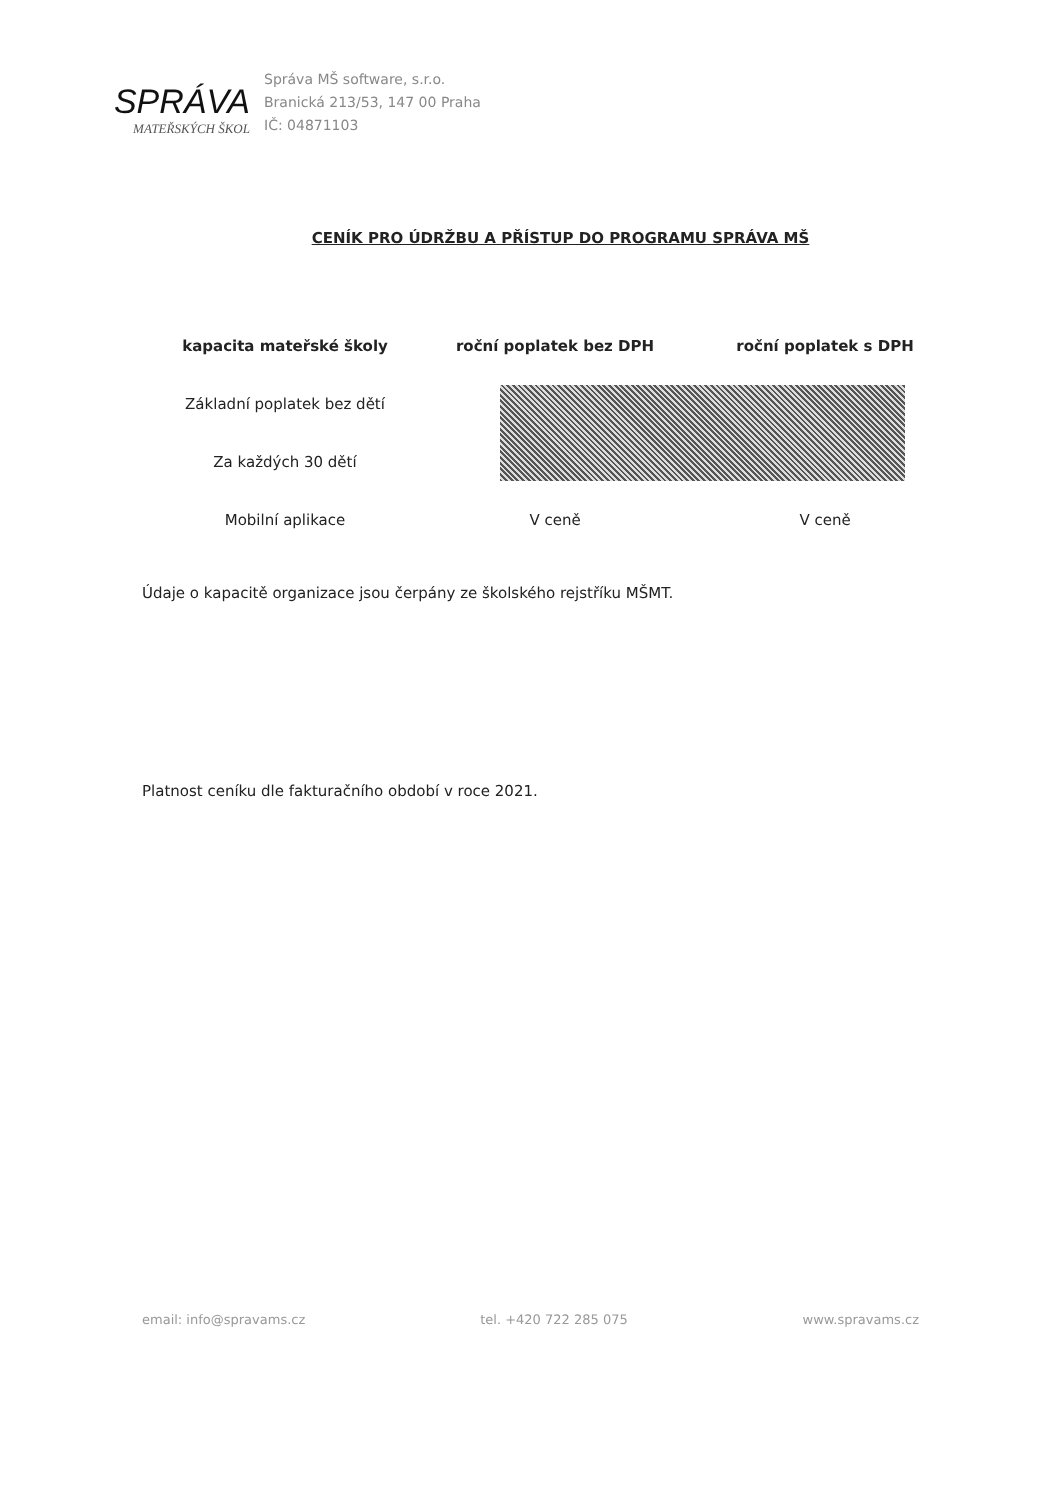SPRÁVA
MATEŘSKÝCH ŠKOL
Správa MŠ software, s.r.o.
Branická 213/53, 147 00 Praha
IČ: 04871103
CENÍK PRO ÚDRŽBU A PŘÍSTUP DO PROGRAMU SPRÁVA MŠ
| kapacita mateřské školy | roční poplatek bez DPH | roční poplatek s DPH |
| --- | --- | --- |
| Základní poplatek bez dětí | | |
| Za každých 30 dětí | | |
| Mobilní aplikace | V ceně | V ceně |
Údaje o kapacitě organizace jsou čerpány ze školského rejstříku MŠMT.
Platnost ceníku dle fakturačního období v roce 2021.
email: info@spravams.cz tel. +420 722 285 075 www.spravams.cz